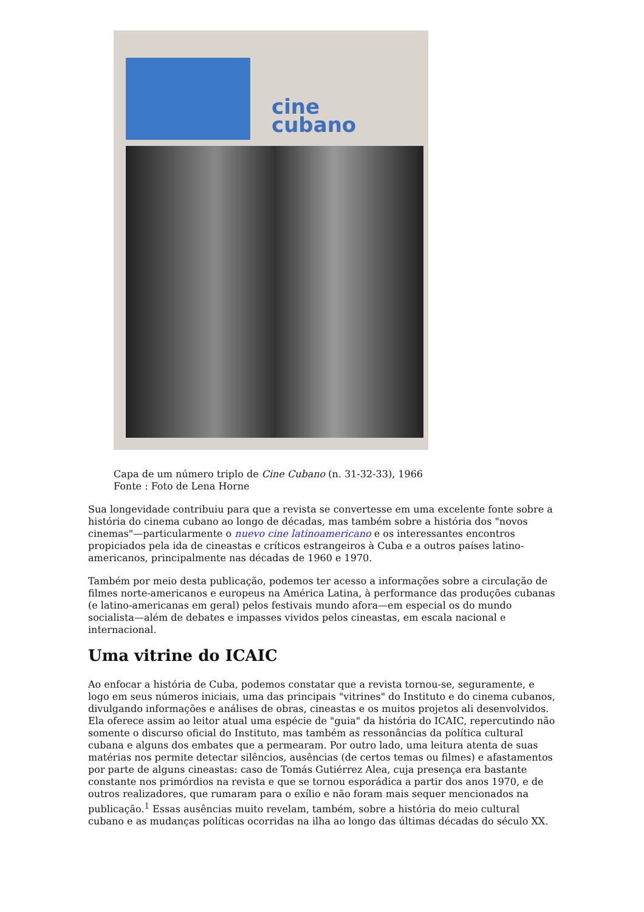cine
cubano
Capa de um número triplo de Cine Cubano (n. 31-32-33), 1966
Fonte : Foto de Lena Horne
Sua longevidade contribuiu para que a revista se convertesse em uma excelente fonte sobre a história do cinema cubano ao longo de décadas, mas também sobre a história dos "novos cinemas"—particularmente o nuevo cine latinoamericano e os interessantes encontros propiciados pela ida de cineastas e críticos estrangeiros à Cuba e a outros países latino-americanos, principalmente nas décadas de 1960 e 1970.
Também por meio desta publicação, podemos ter acesso a informações sobre a circulação de filmes norte-americanos e europeus na América Latina, à performance das produções cubanas (e latino-americanas em geral) pelos festivais mundo afora—em especial os do mundo socialista—além de debates e impasses vividos pelos cineastas, em escala nacional e internacional.
Uma vitrine do ICAIC
Ao enfocar a história de Cuba, podemos constatar que a revista tornou-se, seguramente, e logo em seus números iniciais, uma das principais "vitrines" do Instituto e do cinema cubanos, divulgando informações e análises de obras, cineastas e os muitos projetos ali desenvolvidos. Ela oferece assim ao leitor atual uma espécie de "guia" da história do ICAIC, repercutindo não somente o discurso oficial do Instituto, mas também as ressonâncias da política cultural cubana e alguns dos embates que a permearam. Por outro lado, uma leitura atenta de suas matérias nos permite detectar silêncios, ausências (de certos temas ou filmes) e afastamentos por parte de alguns cineastas: caso de Tomás Gutiérrez Alea, cuja presença era bastante constante nos primórdios na revista e que se tornou esporádica a partir dos anos 1970, e de outros realizadores, que rumaram para o exílio e não foram mais sequer mencionados na publicação.<sup>1</sup> Essas ausências muito revelam, também, sobre a história do meio cultural cubano e as mudanças políticas ocorridas na ilha ao longo das últimas décadas do século XX.